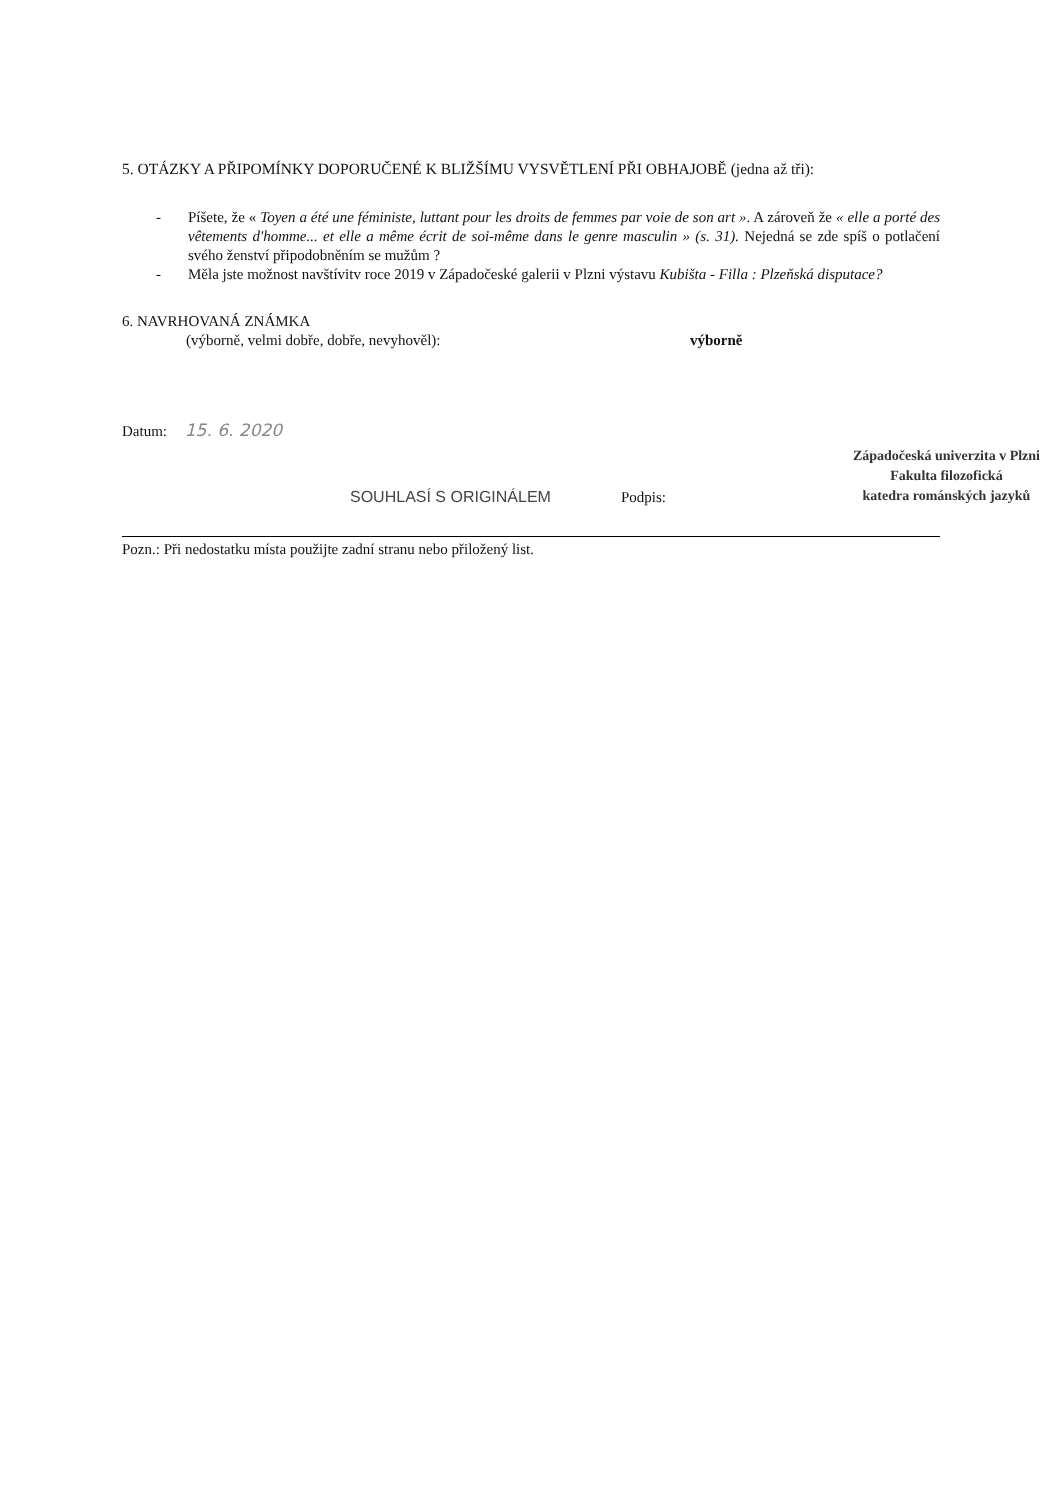5. OTÁZKY A PŘIPOMÍNKY DOPORUČENÉ K BLIŽŠÍMU VYSVĚTLENÍ PŘI OBHAJOBĚ (jedna až tři):
- Píšete, že « Toyen a été une féministe, luttant pour les droits de femmes par voie de son art ». A zároveň že « elle a porté des vêtements d'homme... et elle a même écrit de soi-même dans le genre masculin » (s. 31). Nejedná se zde spíš o potlačení svého ženství připodobněním se mužům ?
- Měla jste možnost navštívitv roce 2019 v Západočeské galerii v Plzni výstavu Kubišta - Filla : Plzeňská disputace?
6. NAVRHOVANÁ ZNÁMKA
(výborně, velmi dobře, dobře, nevyhověl): výborně
Datum: 15. 6. 2020
SOUHLASÍ S ORIGINÁLEM Podpis:
Západočeská univerzita v Plzni
Fakulta filozofická
katedra románských jazyků
Pozn.: Při nedostatku místa použijte zadní stranu nebo přiložený list.